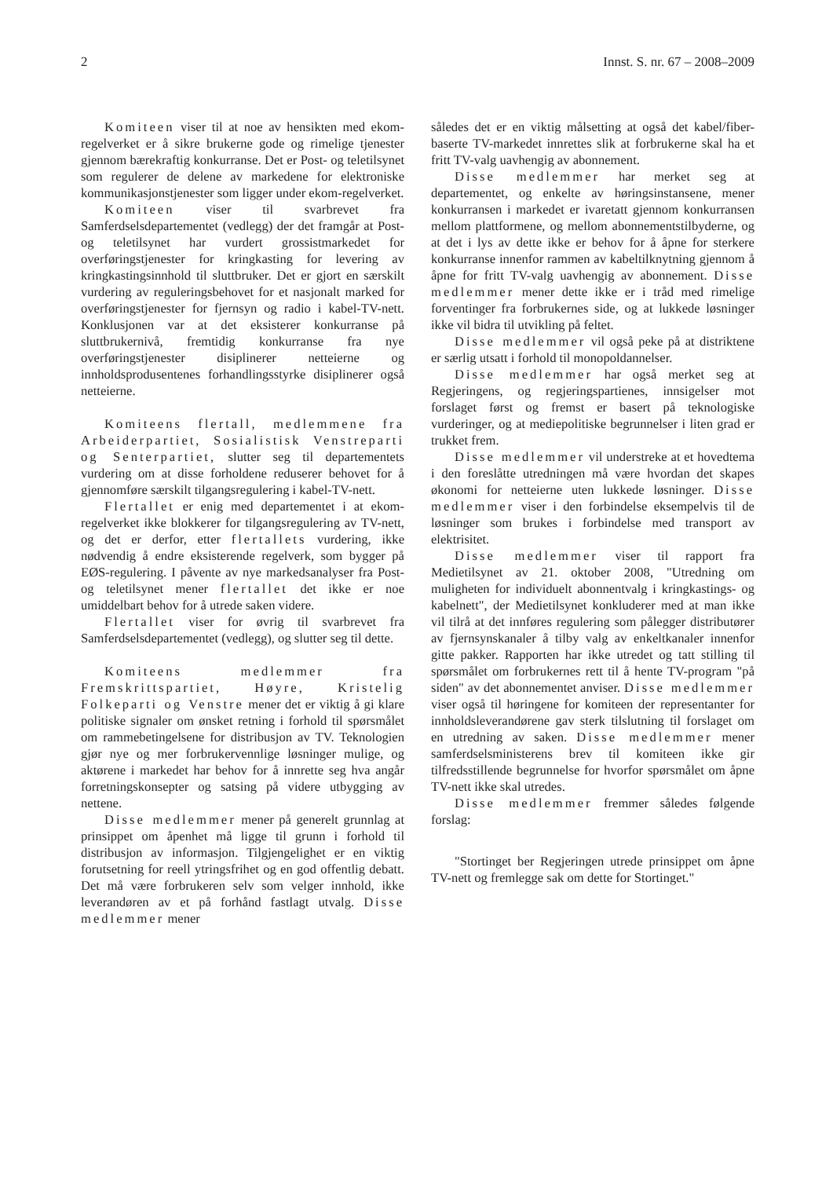2 Innst. S. nr. 67 – 2008–2009
Komiteen viser til at noe av hensikten med ekom-regelverket er å sikre brukerne gode og rimelige tjenester gjennom bærekraftig konkurranse. Det er Post- og teletilsynet som regulerer de delene av markedene for elektroniske kommunikasjonstjenester som ligger under ekom-regelverket.
Komiteen viser til svarbrevet fra Samferdselsdepartementet (vedlegg) der det framgår at Post- og teletilsynet har vurdert grossistmarkedet for overføringstjenester for kringkasting for levering av kringkastingsinnhold til sluttbruker. Det er gjort en særskilt vurdering av reguleringsbehovet for et nasjonalt marked for overføringstjenester for fjernsyn og radio i kabel-TV-nett. Konklusjonen var at det eksisterer konkurranse på sluttbrukernivå, fremtidig konkurranse fra nye overføringstjenester disiplinerer netteierne og innholdsprodusentenes forhandlingsstyrke disiplinerer også netteierne.
Komiteens flertall, medlemmene fra Arbeiderpartiet, Sosialistisk Venstreparti og Senterpartiet, slutter seg til departementets vurdering om at disse forholdene reduserer behovet for å gjennomføre særskilt tilgangsregulering i kabel-TV-nett.
Flertallet er enig med departementet i at ekom-regelverket ikke blokkerer for tilgangsregulering av TV-nett, og det er derfor, etter flertallets vurdering, ikke nødvendig å endre eksisterende regelverk, som bygger på EØS-regulering. I påvente av nye markedsanalyser fra Post- og teletilsynet mener flertallet det ikke er noe umiddelbart behov for å utrede saken videre.
Flertallet viser for øvrig til svarbrevet fra Samferdselsdepartementet (vedlegg), og slutter seg til dette.
Komiteens medlemmer fra Fremskrittspartiet, Høyre, Kristelig Folkeparti og Venstre mener det er viktig å gi klare politiske signaler om ønsket retning i forhold til spørsmålet om rammebetingelsene for distribusjon av TV. Teknologien gjør nye og mer forbrukervennlige løsninger mulige, og aktørene i markedet har behov for å innrette seg hva angår forretningskonsepter og satsing på videre utbygging av nettene.
Disse medlemmer mener på generelt grunnlag at prinsippet om åpenhet må ligge til grunn i forhold til distribusjon av informasjon. Tilgjengelighet er en viktig forutsetning for reell ytringsfrihet og en god offentlig debatt. Det må være forbrukeren selv som velger innhold, ikke leverandøren av et på forhånd fastlagt utvalg. Disse medlemmer mener
således det er en viktig målsetting at også det kabel/fiber-baserte TV-markedet innrettes slik at forbrukerne skal ha et fritt TV-valg uavhengig av abonnement.
Disse medlemmer har merket seg at departementet, og enkelte av høringsinstansene, mener konkurransen i markedet er ivaretatt gjennom konkurransen mellom plattformene, og mellom abonnementstilbyderne, og at det i lys av dette ikke er behov for å åpne for sterkere konkurranse innenfor rammen av kabeltilknytning gjennom å åpne for fritt TV-valg uavhengig av abonnement. Disse medlemmer mener dette ikke er i tråd med rimelige forventinger fra forbrukernes side, og at lukkede løsninger ikke vil bidra til utvikling på feltet.
Disse medlemmer vil også peke på at distriktene er særlig utsatt i forhold til monopoldannelser.
Disse medlemmer har også merket seg at Regjeringens, og regjeringspartienes, innsigelser mot forslaget først og fremst er basert på teknologiske vurderinger, og at mediepolitiske begrunnelser i liten grad er trukket frem.
Disse medlemmer vil understreke at et hovedtema i den foreslåtte utredningen må være hvordan det skapes økonomi for netteierne uten lukkede løsninger. Disse medlemmer viser i den forbindelse eksempelvis til de løsninger som brukes i forbindelse med transport av elektrisitet.
Disse medlemmer viser til rapport fra Medietilsynet av 21. oktober 2008, "Utredning om muligheten for individuelt abonnentvalg i kringkastings- og kabelnett", der Medietilsynet konkluderer med at man ikke vil tilrå at det innføres regulering som pålegger distributører av fjernsynskanaler å tilby valg av enkeltkanaler innenfor gitte pakker. Rapporten har ikke utredet og tatt stilling til spørsmålet om forbrukernes rett til å hente TV-program "på siden" av det abonnementet anviser. Disse medlemmer viser også til høringene for komiteen der representanter for innholdsleverandørene gav sterk tilslutning til forslaget om en utredning av saken. Disse medlemmer mener samferdselsministerens brev til komiteen ikke gir tilfredsstillende begrunnelse for hvorfor spørsmålet om åpne TV-nett ikke skal utredes.
Disse medlemmer fremmer således følgende forslag:
"Stortinget ber Regjeringen utrede prinsippet om åpne TV-nett og fremlegge sak om dette for Stortinget."